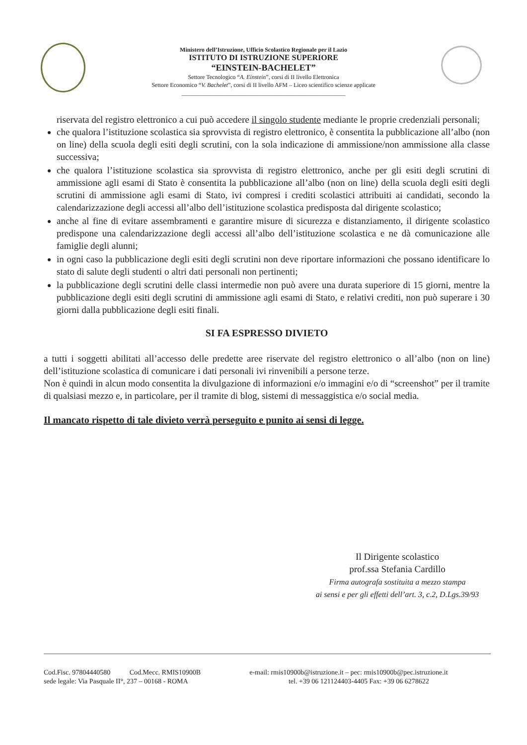Ministero dell’Istruzione, Ufficio Scolastico Regionale per il Lazio
ISTITUTO DI ISTRUZIONE SUPERIORE
“EINSTEIN-BACHELET”
Settore Tecnologico “A. Einstein”, corsi di II livello Elettronica
Settore Economico “V. Bachelet”, corsi di II livello AFM – Liceo scientifico scienze applicate
_______________________________________________________
riservata del registro elettronico a cui può accedere il singolo studente mediante le proprie credenziali personali;
che qualora l’istituzione scolastica sia sprovvista di registro elettronico, è consentita la pubblicazione all’albo (non on line) della scuola degli esiti degli scrutini, con la sola indicazione di ammissione/non ammissione alla classe successiva;
che qualora l’istituzione scolastica sia sprovvista di registro elettronico, anche per gli esiti degli scrutini di ammissione agli esami di Stato è consentita la pubblicazione all’albo (non on line) della scuola degli esiti degli scrutini di ammissione agli esami di Stato, ivi compresi i crediti scolastici attribuiti ai candidati, secondo la calendarizzazione degli accessi all’albo dell’istituzione scolastica predisposta dal dirigente scolastico;
anche al fine di evitare assembramenti e garantire misure di sicurezza e distanziamento, il dirigente scolastico predispone una calendarizzazione degli accessi all’albo dell’istituzione scolastica e ne dà comunicazione alle famiglie degli alunni;
in ogni caso la pubblicazione degli esiti degli scrutini non deve riportare informazioni che possano identificare lo stato di salute degli studenti o altri dati personali non pertinenti;
la pubblicazione degli scrutini delle classi intermedie non può avere una durata superiore di 15 giorni, mentre la pubblicazione degli esiti degli scrutini di ammissione agli esami di Stato, e relativi crediti, non può superare i 30 giorni dalla pubblicazione degli esiti finali.
SI FA ESPRESSO DIVIETO
a tutti i soggetti abilitati all’accesso delle predette aree riservate del registro elettronico o all’albo (non on line) dell’istituzione scolastica di comunicare i dati personali ivi rinvenibili a persone terze.
Non è quindi in alcun modo consentita la divulgazione di informazioni e/o immagini e/o di “screenshot” per il tramite di qualsiasi mezzo e, in particolare, per il tramite di blog, sistemi di messaggistica e/o social media.
Il mancato rispetto di tale divieto verrà perseguito e punito ai sensi di legge.
Il Dirigente scolastico
prof.ssa Stefania Cardillo
Firma autografa sostituita a mezzo stampa
ai sensi e per gli effetti dell’art. 3, c.2, D.Lgs.39/93
Cod.Fisc. 97804440580 Cod.Mecc. RMIS10900B e-mail: rmis10900b@istruzione.it – pec: rmis10900b@pec.istruzione.it
sede legale: Via Pasquale II°, 237 – 00168 - ROMA tel. +39 06 121124403-4405 Fax: +39 06 6278622